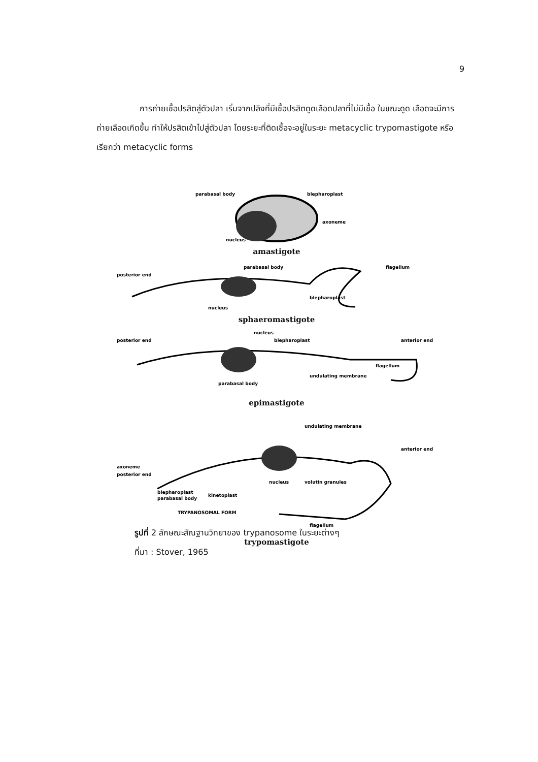9
การถ่ายเชื้อปรสิตสู่ตัวปลา เริ่มจากปลิงที่มีเชื้อปรสิตดูดเลือดปลาที่ไม่มีเชื้อ ในขณะดูด เลือดจะมีการถ่ายเลือดเกิดขึ้น ทำให้ปรสิตเข้าไปสู่ตัวปลา โดยระยะที่ติดเชื้อจะอยู่ในระยะ metacyclic trypomastigote หรือเรียกว่า metacyclic forms
parabasal body
blepharoplast
axoneme
nucleus
amastigote
posterior end
parabasal body
flagellum
nucleus
blepharoplast
sphaeromastigote
posterior end
nucleus
blepharoplast
anterior end
flagellum
undulating membrane
parabasal body
epimastigote
undulating membrane
anterior end
axoneme
posterior end
nucleus
volutin granules
blepharoplast
parabasal body
kinetoplast
TRYPANOSOMAL FORM
flagellum
trypomastigote
รูปที่ 2 ลักษณะสัณฐานวิทยาของ trypanosome ในระยะต่างๆ
ที่มา : Stover, 1965